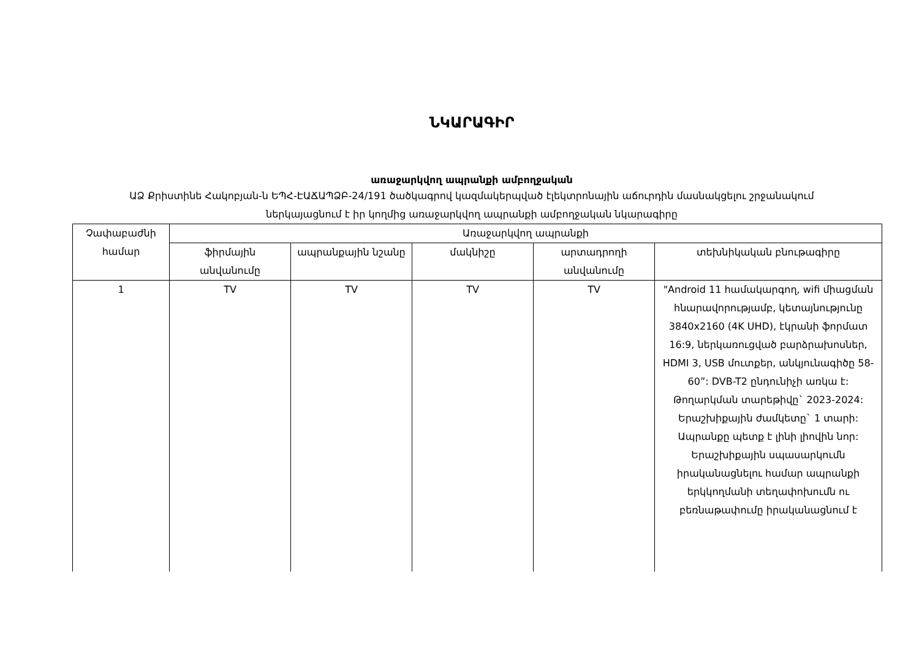ՆԿԱՐԱԳԻՐ
առաջարկվող ապրանքի ամբողջական
ԱՁ Քրիստինե Հակոբյան-ն ԵՊՀ-ԷԱՃԱՊՁԲ-24/191 ծածկագրով կազմակերպված էլեկտրոնային աճուրդին մասնակցելու շրջանակում ներկայացնում է իր կողմից առաջարկվող ապրանքի ամբողջական նկարագիրը
| Չափաբաժնի համար | Առաջարկվող ապրանքի | | | | |
| --- | --- | --- | --- | --- | --- |
| | ֆիրմային անվանումը | ապրանքային նշանը | մակնիշը | արտադրողի անվանումը | տեխնիկական բնութագիրը |
| 1 | TV | TV | TV | TV | "Android 11 համակարգող, wifi միացման հնարավորությամբ, կետայնությունը 3840x2160 (4K UHD), էկրանի ֆորմատ 16:9, ներկառուցված բարձրախոսներ, HDMI 3, USB մուտքեր, անկյունագիծը 58-60”: DVB-T2 ընդունիչի առկա է: Թողարկման տարեթիվը` 2023-2024: Երաշխիքային ժամկետը` 1 տարի: Ապրանքը պետք է լինի լիովին նոր: Երաշխիքային սպասարկումն իրականացնելու համար ապրանքի երկկողմանի տեղափոխումն ու բեռնաթափումը իրականացնում է |